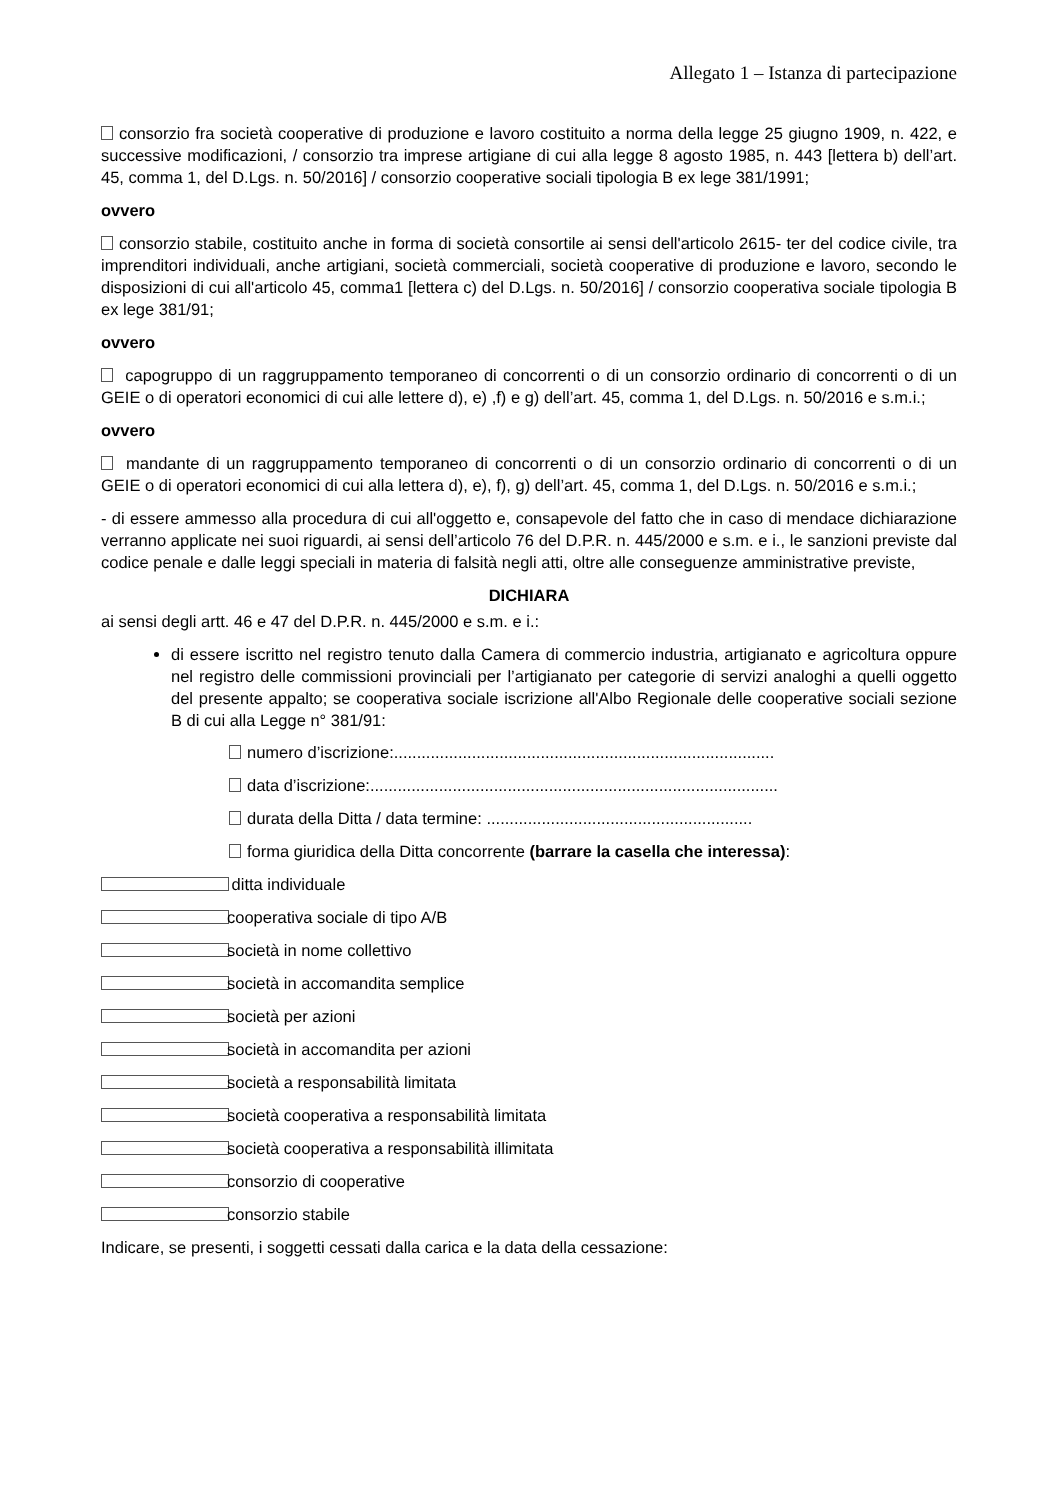Allegato 1 – Istanza di partecipazione
consorzio fra società cooperative di produzione e lavoro costituito a norma della legge 25 giugno 1909, n. 422, e successive modificazioni, / consorzio tra imprese artigiane di cui alla legge 8 agosto 1985, n. 443 [lettera b) dell’art. 45, comma 1, del D.Lgs. n. 50/2016] / consorzio cooperative sociali tipologia B ex lege 381/1991;
ovvero
consorzio stabile, costituito anche in forma di società consortile ai sensi dell'articolo 2615- ter del codice civile, tra imprenditori individuali, anche artigiani, società commerciali, società cooperative di produzione e lavoro, secondo le disposizioni di cui all'articolo 45, comma1 [lettera c) del D.Lgs. n. 50/2016] / consorzio cooperativa sociale tipologia B ex lege 381/91;
ovvero
capogruppo di un raggruppamento temporaneo di concorrenti o di un consorzio ordinario di concorrenti o di un GEIE o di operatori economici di cui alle lettere d), e) ,f) e g) dell’art. 45, comma 1, del D.Lgs. n. 50/2016 e s.m.i.;
ovvero
mandante di un raggruppamento temporaneo di concorrenti o di un consorzio ordinario di concorrenti o di un GEIE o di operatori economici di cui alla lettera d), e), f), g) dell’art. 45, comma 1, del D.Lgs. n. 50/2016 e s.m.i.;
- di essere ammesso alla procedura di cui all'oggetto e, consapevole del fatto che in caso di mendace dichiarazione verranno applicate nei suoi riguardi, ai sensi dell’articolo 76 del D.P.R. n. 445/2000 e s.m. e i., le sanzioni previste dal codice penale e dalle leggi speciali in materia di falsità negli atti, oltre alle conseguenze amministrative previste,
DICHIARA
ai sensi degli artt. 46 e 47 del D.P.R. n. 445/2000 e s.m. e i.:
di essere iscritto nel registro tenuto dalla Camera di commercio industria, artigianato e agricoltura oppure nel registro delle commissioni provinciali per l’artigianato per categorie di servizi analoghi a quelli oggetto del presente appalto; se cooperativa sociale iscrizione all'Albo Regionale delle cooperative sociali sezione B di cui alla Legge n° 381/91:
numero d’iscrizione:...................................................................................
data d’iscrizione:.........................................................................................
durata della Ditta / data termine: ..........................................................
forma giuridica della Ditta concorrente (barrare la casella che interessa):
ditta individuale
cooperativa sociale di tipo A/B
società in nome collettivo
società in accomandita semplice
società per azioni
società in accomandita per azioni
società a responsabilità limitata
società cooperativa a responsabilità limitata
società cooperativa a responsabilità illimitata
consorzio di cooperative
consorzio stabile
Indicare, se presenti, i soggetti cessati dalla carica e la data della cessazione: